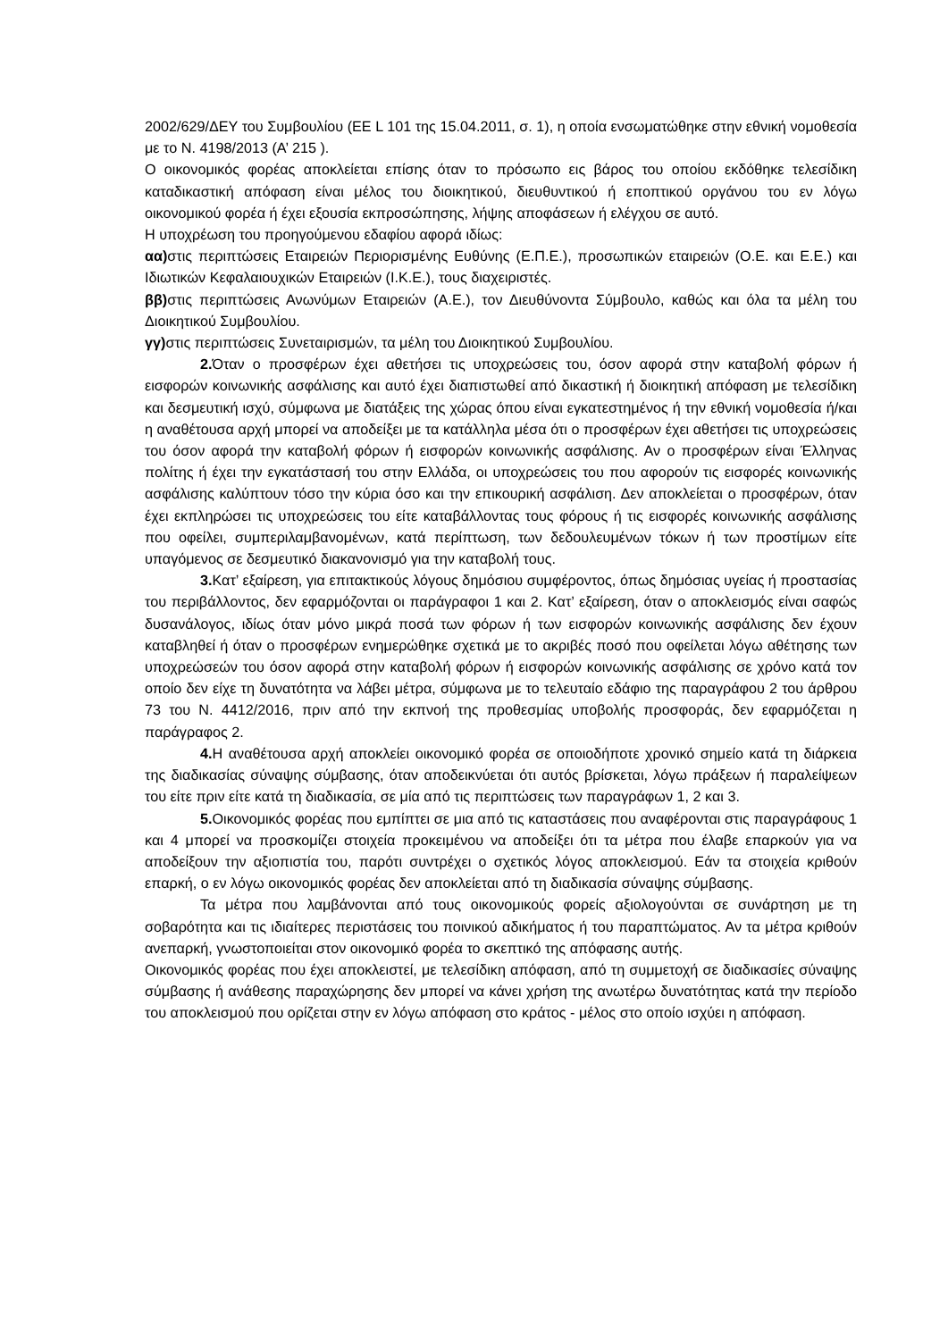2002/629/ΔΕΥ του Συμβουλίου (ΕΕ L 101 της 15.04.2011, σ. 1), η οποία ενσωματώθηκε στην εθνική νομοθεσία με το Ν. 4198/2013 (Α’ 215 ).
Ο οικονομικός φορέας αποκλείεται επίσης όταν το πρόσωπο εις βάρος του οποίου εκδόθηκε τελεσίδικη καταδικαστική απόφαση είναι μέλος του διοικητικού, διευθυντικού ή εποπτικού οργάνου του εν λόγω οικονομικού φορέα ή έχει εξουσία εκπροσώπησης, λήψης αποφάσεων ή ελέγχου σε αυτό.
Η υποχρέωση του προηγούμενου εδαφίου αφορά ιδίως:
αα) στις περιπτώσεις Εταιρειών Περιορισμένης Ευθύνης (Ε.Π.Ε.), προσωπικών εταιρειών (Ο.Ε. και Ε.Ε.) και Ιδιωτικών Κεφαλαιουχικών Εταιρειών (Ι.Κ.Ε.), τους διαχειριστές.
ββ) στις περιπτώσεις Ανωνύμων Εταιρειών (Α.Ε.), τον Διευθύνοντα Σύμβουλο, καθώς και όλα τα μέλη του Διοικητικού Συμβουλίου.
γγ) στις περιπτώσεις Συνεταιρισμών, τα μέλη του Διοικητικού Συμβουλίου.
2. Όταν ο προσφέρων έχει αθετήσει τις υποχρεώσεις του, όσον αφορά στην καταβολή φόρων ή εισφορών κοινωνικής ασφάλισης και αυτό έχει διαπιστωθεί από δικαστική ή διοικητική απόφαση με τελεσίδικη και δεσμευτική ισχύ, σύμφωνα με διατάξεις της χώρας όπου είναι εγκατεστημένος ή την εθνική νομοθεσία ή/και η αναθέτουσα αρχή μπορεί να αποδείξει με τα κατάλληλα μέσα ότι ο προσφέρων έχει αθετήσει τις υποχρεώσεις του όσον αφορά την καταβολή φόρων ή εισφορών κοινωνικής ασφάλισης. Αν ο προσφέρων είναι Έλληνας πολίτης ή έχει την εγκατάστασή του στην Ελλάδα, οι υποχρεώσεις του που αφορούν τις εισφορές κοινωνικής ασφάλισης καλύπτουν τόσο την κύρια όσο και την επικουρική ασφάλιση. Δεν αποκλείεται ο προσφέρων, όταν έχει εκπληρώσει τις υποχρεώσεις του είτε καταβάλλοντας τους φόρους ή τις εισφορές κοινωνικής ασφάλισης που οφείλει, συμπεριλαμβανομένων, κατά περίπτωση, των δεδουλευμένων τόκων ή των προστίμων είτε υπαγόμενος σε δεσμευτικό διακανονισμό για την καταβολή τους.
3. Κατ’ εξαίρεση, για επιτακτικούς λόγους δημόσιου συμφέροντος, όπως δημόσιας υγείας ή προστασίας του περιβάλλοντος, δεν εφαρμόζονται οι παράγραφοι 1 και 2. Κατ’ εξαίρεση, όταν ο αποκλεισμός είναι σαφώς δυσανάλογος, ιδίως όταν μόνο μικρά ποσά των φόρων ή των εισφορών κοινωνικής ασφάλισης δεν έχουν καταβληθεί ή όταν ο προσφέρων ενημερώθηκε σχετικά με το ακριβές ποσό που οφείλεται λόγω αθέτησης των υποχρεώσεών του όσον αφορά στην καταβολή φόρων ή εισφορών κοινωνικής ασφάλισης σε χρόνο κατά τον οποίο δεν είχε τη δυνατότητα να λάβει μέτρα, σύμφωνα με το τελευταίο εδάφιο της παραγράφου 2 του άρθρου 73 του Ν. 4412/2016, πριν από την εκπνοή της προθεσμίας υποβολής προσφοράς, δεν εφαρμόζεται η παράγραφος 2.
4. Η αναθέτουσα αρχή αποκλείει οικονομικό φορέα σε οποιοδήποτε χρονικό σημείο κατά τη διάρκεια της διαδικασίας σύναψης σύμβασης, όταν αποδεικνύεται ότι αυτός βρίσκεται, λόγω πράξεων ή παραλείψεων του είτε πριν είτε κατά τη διαδικασία, σε μία από τις περιπτώσεις των παραγράφων 1, 2 και 3.
5. Οικονομικός φορέας που εμπίπτει σε μια από τις καταστάσεις που αναφέρονται στις παραγράφους 1 και 4 μπορεί να προσκομίζει στοιχεία προκειμένου να αποδείξει ότι τα μέτρα που έλαβε επαρκούν για να αποδείξουν την αξιοπιστία του, παρότι συντρέχει ο σχετικός λόγος αποκλεισμού. Εάν τα στοιχεία κριθούν επαρκή, ο εν λόγω οικονομικός φορέας δεν αποκλείεται από τη διαδικασία σύναψης σύμβασης.
Τα μέτρα που λαμβάνονται από τους οικονομικούς φορείς αξιολογούνται σε συνάρτηση με τη σοβαρότητα και τις ιδιαίτερες περιστάσεις του ποινικού αδικήματος ή του παραπτώματος. Αν τα μέτρα κριθούν ανεπαρκή, γνωστοποιείται στον οικονομικό φορέα το σκεπτικό της απόφασης αυτής.
Οικονομικός φορέας που έχει αποκλειστεί, με τελεσίδικη απόφαση, από τη συμμετοχή σε διαδικασίες σύναψης σύμβασης ή ανάθεσης παραχώρησης δεν μπορεί να κάνει χρήση της ανωτέρω δυνατότητας κατά την περίοδο του αποκλεισμού που ορίζεται στην εν λόγω απόφαση στο κράτος - μέλος στο οποίο ισχύει η απόφαση.